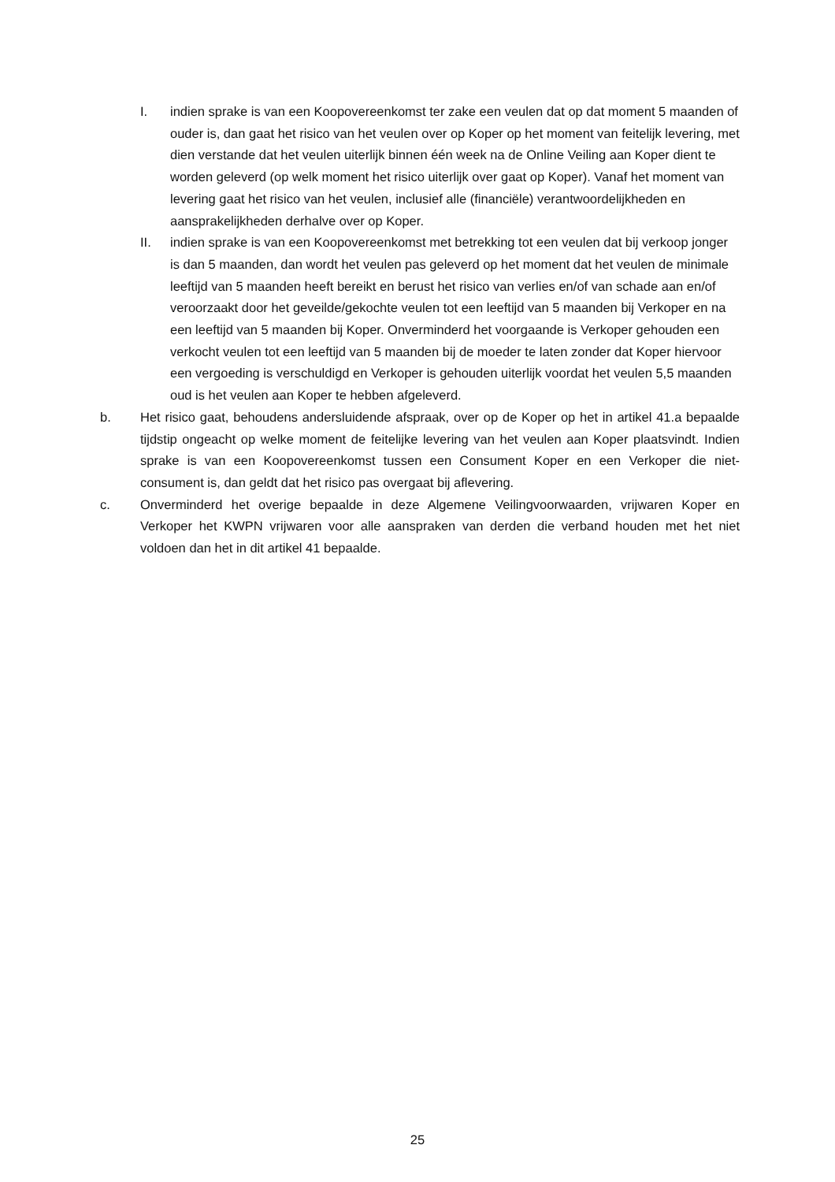I. indien sprake is van een Koopovereenkomst ter zake een veulen dat op dat moment 5 maanden of ouder is, dan gaat het risico van het veulen over op Koper op het moment van feitelijk levering, met dien verstande dat het veulen uiterlijk binnen één week na de Online Veiling aan Koper dient te worden geleverd (op welk moment het risico uiterlijk over gaat op Koper). Vanaf het moment van levering gaat het risico van het veulen, inclusief alle (financiële) verantwoordelijkheden en aansprakelijkheden derhalve over op Koper.
II. indien sprake is van een Koopovereenkomst met betrekking tot een veulen dat bij verkoop jonger is dan 5 maanden, dan wordt het veulen pas geleverd op het moment dat het veulen de minimale leeftijd van 5 maanden heeft bereikt en berust het risico van verlies en/of van schade aan en/of veroorzaakt door het geveilde/gekochte veulen tot een leeftijd van 5 maanden bij Verkoper en na een leeftijd van 5 maanden bij Koper. Onverminderd het voorgaande is Verkoper gehouden een verkocht veulen tot een leeftijd van 5 maanden bij de moeder te laten zonder dat Koper hiervoor een vergoeding is verschuldigd en Verkoper is gehouden uiterlijk voordat het veulen 5,5 maanden oud is het veulen aan Koper te hebben afgeleverd.
b. Het risico gaat, behoudens andersluidende afspraak, over op de Koper op het in artikel 41.a bepaalde tijdstip ongeacht op welke moment de feitelijke levering van het veulen aan Koper plaatsvindt. Indien sprake is van een Koopovereenkomst tussen een Consument Koper en een Verkoper die niet-consument is, dan geldt dat het risico pas overgaat bij aflevering.
c. Onverminderd het overige bepaalde in deze Algemene Veilingvoorwaarden, vrijwaren Koper en Verkoper het KWPN vrijwaren voor alle aanspraken van derden die verband houden met het niet voldoen dan het in dit artikel 41 bepaalde.
25